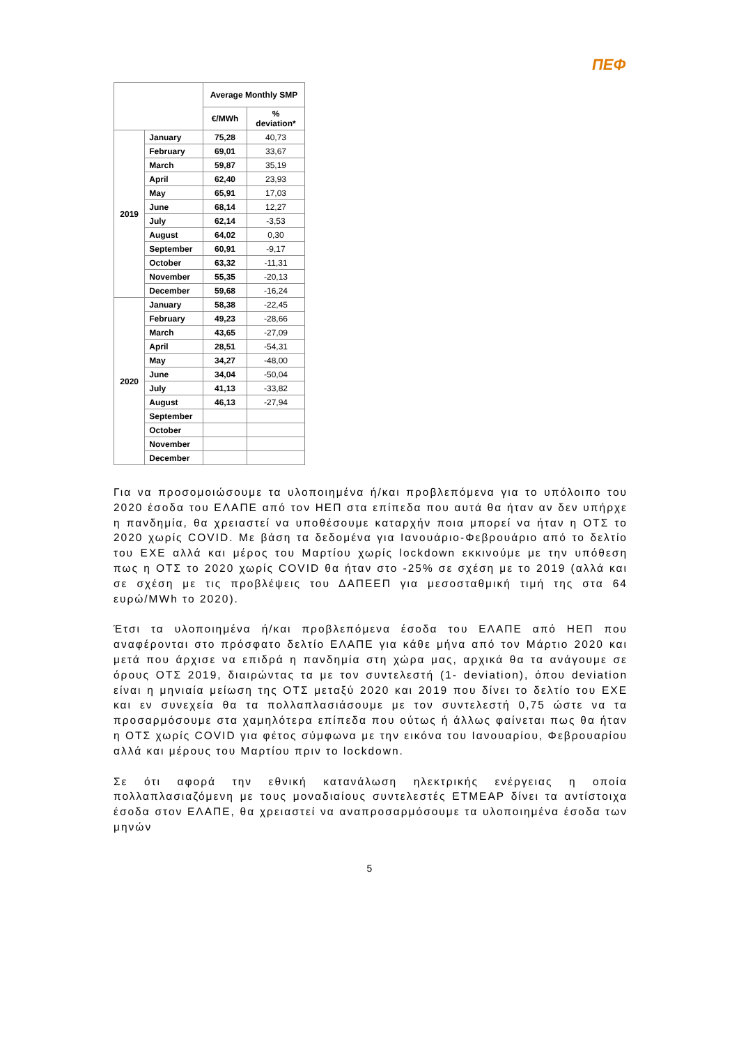ΠΕΦ
| | | Average Monthly SMP | |
| --- | --- | --- | --- |
| | | €/MWh | % deviation* |
| 2019 | January | 75,28 | 40,73 |
| | February | 69,01 | 33,67 |
| | March | 59,87 | 35,19 |
| | April | 62,40 | 23,93 |
| | May | 65,91 | 17,03 |
| | June | 68,14 | 12,27 |
| | July | 62,14 | -3,53 |
| | August | 64,02 | 0,30 |
| | September | 60,91 | -9,17 |
| | October | 63,32 | -11,31 |
| | November | 55,35 | -20,13 |
| | December | 59,68 | -16,24 |
| 2020 | January | 58,38 | -22,45 |
| | February | 49,23 | -28,66 |
| | March | 43,65 | -27,09 |
| | April | 28,51 | -54,31 |
| | May | 34,27 | -48,00 |
| | June | 34,04 | -50,04 |
| | July | 41,13 | -33,82 |
| | August | 46,13 | -27,94 |
| | September | | |
| | October | | |
| | November | | |
| | December | | |
Για να προσομοιώσουμε τα υλοποιημένα ή/και προβλεπόμενα για το υπόλοιπο του 2020 έσοδα του ΕΛΑΠΕ από τον ΗΕΠ στα επίπεδα που αυτά θα ήταν αν δεν υπήρχε η πανδημία, θα χρειαστεί να υποθέσουμε καταρχήν ποια μπορεί να ήταν η ΟΤΣ το 2020 χωρίς COVID. Με βάση τα δεδομένα για Ιανουάριο-Φεβρουάριο από το δελτίο του ΕΧΕ αλλά και μέρος του Μαρτίου χωρίς lockdown εκκινούμε με την υπόθεση πως η ΟΤΣ το 2020 χωρίς COVID θα ήταν στο -25% σε σχέση με το 2019 (αλλά και σε σχέση με τις προβλέψεις του ΔΑΠΕΕΠ για μεσοσταθμική τιμή της στα 64 ευρώ/MWh το 2020).
Έτσι τα υλοποιημένα ή/και προβλεπόμενα έσοδα του ΕΛΑΠΕ από ΗΕΠ που αναφέρονται στο πρόσφατο δελτίο ΕΛΑΠΕ για κάθε μήνα από τον Μάρτιο 2020 και μετά που άρχισε να επιδρά η πανδημία στη χώρα μας, αρχικά θα τα ανάγουμε σε όρους ΟΤΣ 2019, διαιρώντας τα με τον συντελεστή (1- deviation), όπου deviation είναι η μηνιαία μείωση της ΟΤΣ μεταξύ 2020 και 2019 που δίνει το δελτίο του ΕΧΕ και εν συνεχεία θα τα πολλαπλασιάσουμε με τον συντελεστή 0,75 ώστε να τα προσαρμόσουμε στα χαμηλότερα επίπεδα που ούτως ή άλλως φαίνεται πως θα ήταν η ΟΤΣ χωρίς COVID για φέτος σύμφωνα με την εικόνα του Ιανουαρίου, Φεβρουαρίου αλλά και μέρους του Μαρτίου πριν το lockdown.
Σε ότι αφορά την εθνική κατανάλωση ηλεκτρικής ενέργειας η οποία πολλαπλασιαζόμενη με τους μοναδιαίους συντελεστές ΕΤΜΕΑΡ δίνει τα αντίστοιχα έσοδα στον ΕΛΑΠΕ, θα χρειαστεί να αναπροσαρμόσουμε τα υλοποιημένα έσοδα των μηνών
5